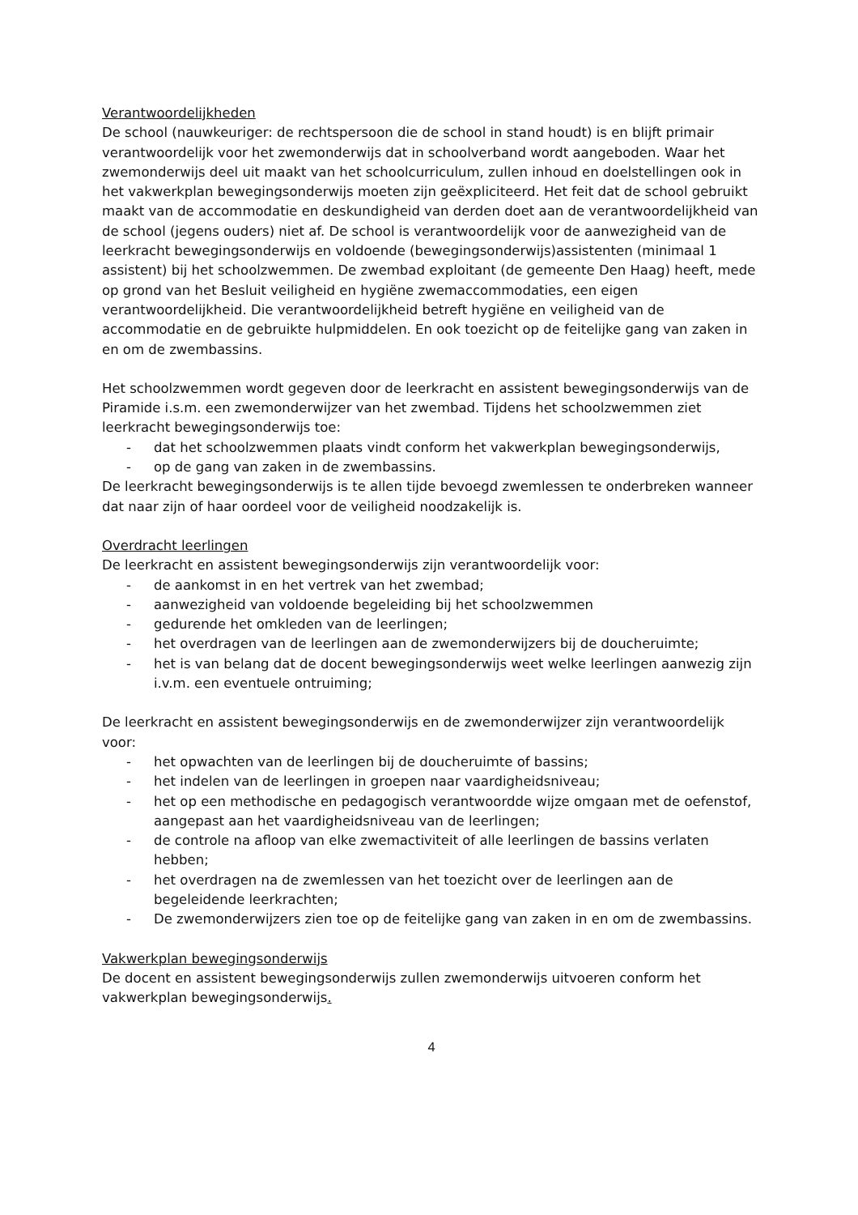Verantwoordelijkheden
De school (nauwkeuriger: de rechtspersoon die de school in stand houdt) is en blijft primair verantwoordelijk voor het zwemonderwijs dat in schoolverband wordt aangeboden. Waar het zwemonderwijs deel uit maakt van het schoolcurriculum, zullen inhoud en doelstellingen ook in het vakwerkplan bewegingsonderwijs moeten zijn geëxpliciteerd. Het feit dat de school gebruikt maakt van de accommodatie en deskundigheid van derden doet aan de verantwoordelijkheid van de school (jegens ouders) niet af. De school is verantwoordelijk voor de aanwezigheid van de leerkracht bewegingsonderwijs en voldoende (bewegingsonderwijs)assistenten (minimaal 1 assistent) bij het schoolzwemmen. De zwembad exploitant (de gemeente Den Haag) heeft, mede op grond van het Besluit veiligheid en hygiëne zwemaccommodaties, een eigen verantwoordelijkheid. Die verantwoordelijkheid betreft hygiëne en veiligheid van de accommodatie en de gebruikte hulpmiddelen. En ook toezicht op de feitelijke gang van zaken in en om de zwembassins.
Het schoolzwemmen wordt gegeven door de leerkracht en assistent bewegingsonderwijs van de Piramide i.s.m. een zwemonderwijzer van het zwembad. Tijdens het schoolzwemmen ziet leerkracht bewegingsonderwijs toe:
- dat het schoolzwemmen plaats vindt conform het vakwerkplan bewegingsonderwijs,
- op de gang van zaken in de zwembassins.
De leerkracht bewegingsonderwijs is te allen tijde bevoegd zwemlessen te onderbreken wanneer dat naar zijn of haar oordeel voor de veiligheid noodzakelijk is.
Overdracht leerlingen
De leerkracht en assistent bewegingsonderwijs zijn verantwoordelijk voor:
- de aankomst in en het vertrek van het zwembad;
- aanwezigheid van voldoende begeleiding bij het schoolzwemmen
- gedurende het omkleden van de leerlingen;
- het overdragen van de leerlingen aan de zwemonderwijzers bij de doucheruimte;
- het is van belang dat de docent bewegingsonderwijs weet welke leerlingen aanwezig zijn i.v.m. een eventuele ontruiming;
De leerkracht en assistent bewegingsonderwijs en de zwemonderwijzer zijn verantwoordelijk voor:
- het opwachten van de leerlingen bij de doucheruimte of bassins;
- het indelen van de leerlingen in groepen naar vaardigheidsniveau;
- het op een methodische en pedagogisch verantwoordde wijze omgaan met de oefenstof, aangepast aan het vaardigheidsniveau van de leerlingen;
- de controle na afloop van elke zwemactiviteit of alle leerlingen de bassins verlaten hebben;
- het overdragen na de zwemlessen van het toezicht over de leerlingen aan de begeleidende leerkrachten;
- De zwemonderwijzers zien toe op de feitelijke gang van zaken in en om de zwembassins.
Vakwerkplan bewegingsonderwijs
De docent en assistent bewegingsonderwijs zullen zwemonderwijs uitvoeren conform het vakwerkplan bewegingsonderwijs.
4